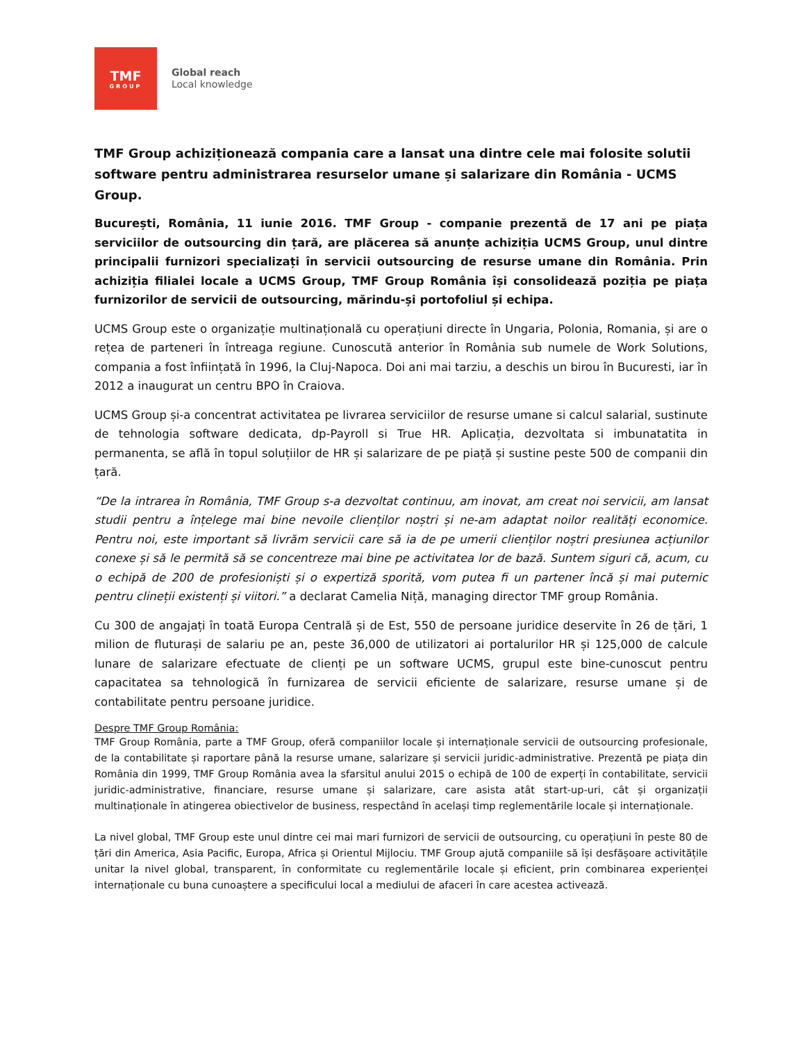TMF
GROUP
Global reach
Local knowledge
TMF Group achiziționează compania care a lansat una dintre cele mai folosite solutii software pentru administrarea resurselor umane și salarizare din România - UCMS Group.
București, România, 11 iunie 2016. TMF Group - companie prezentă de 17 ani pe piața serviciilor de outsourcing din țară, are plăcerea să anunțe achiziția UCMS Group, unul dintre principalii furnizori specializați în servicii outsourcing de resurse umane din România. Prin achiziția filialei locale a UCMS Group, TMF Group România își consolidează poziția pe piața furnizorilor de servicii de outsourcing, mărindu-și portofoliul și echipa.
UCMS Group este o organizație multinațională cu operațiuni directe în Ungaria, Polonia, Romania, și are o rețea de parteneri în întreaga regiune. Cunoscută anterior în România sub numele de Work Solutions, compania a fost înființată în 1996, la Cluj-Napoca. Doi ani mai tarziu, a deschis un birou în Bucuresti, iar în 2012 a inaugurat un centru BPO în Craiova.
UCMS Group și-a concentrat activitatea pe livrarea serviciilor de resurse umane si calcul salarial, sustinute de tehnologia software dedicata, dp-Payroll si True HR. Aplicația, dezvoltata si imbunatatita in permanenta, se află în topul soluțiilor de HR și salarizare de pe piață și sustine peste 500 de companii din țară.
“De la intrarea în România, TMF Group s-a dezvoltat continuu, am inovat, am creat noi servicii, am lansat studii pentru a înțelege mai bine nevoile clienților noștri și ne-am adaptat noilor realități economice. Pentru noi, este important să livrăm servicii care să ia de pe umerii clienților noștri presiunea acțiunilor conexe și să le permită să se concentreze mai bine pe activitatea lor de bază. Suntem siguri că, acum, cu o echipă de 200 de profesioniști și o expertiză sporită, vom putea fi un partener încă și mai puternic pentru clineții existenți și viitori.” a declarat Camelia Niță, managing director TMF group România.
Cu 300 de angajați în toată Europa Centrală și de Est, 550 de persoane juridice deservite în 26 de țări, 1 milion de fluturași de salariu pe an, peste 36,000 de utilizatori ai portalurilor HR și 125,000 de calcule lunare de salarizare efectuate de clienți pe un software UCMS, grupul este bine-cunoscut pentru capacitatea sa tehnologică în furnizarea de servicii eficiente de salarizare, resurse umane și de contabilitate pentru persoane juridice.
Despre TMF Group România:
TMF Group România, parte a TMF Group, oferă companiilor locale și internaționale servicii de outsourcing profesionale, de la contabilitate și raportare până la resurse umane, salarizare și servicii juridic-administrative. Prezentă pe piața din România din 1999, TMF Group România avea la sfarsitul anului 2015 o echipă de 100 de experți în contabilitate, servicii juridic-administrative, financiare, resurse umane și salarizare, care asista atât start-up-uri, cât și organizații multinaționale în atingerea obiectivelor de business, respectând în același timp reglementările locale și internaționale.
La nivel global, TMF Group este unul dintre cei mai mari furnizori de servicii de outsourcing, cu operațiuni în peste 80 de țări din America, Asia Pacific, Europa, Africa și Orientul Mijlociu. TMF Group ajută companiile să își desfășoare activitățile unitar la nivel global, transparent, în conformitate cu reglementările locale și eficient, prin combinarea experienței internaționale cu buna cunoaștere a specificului local a mediului de afaceri în care acestea activează.